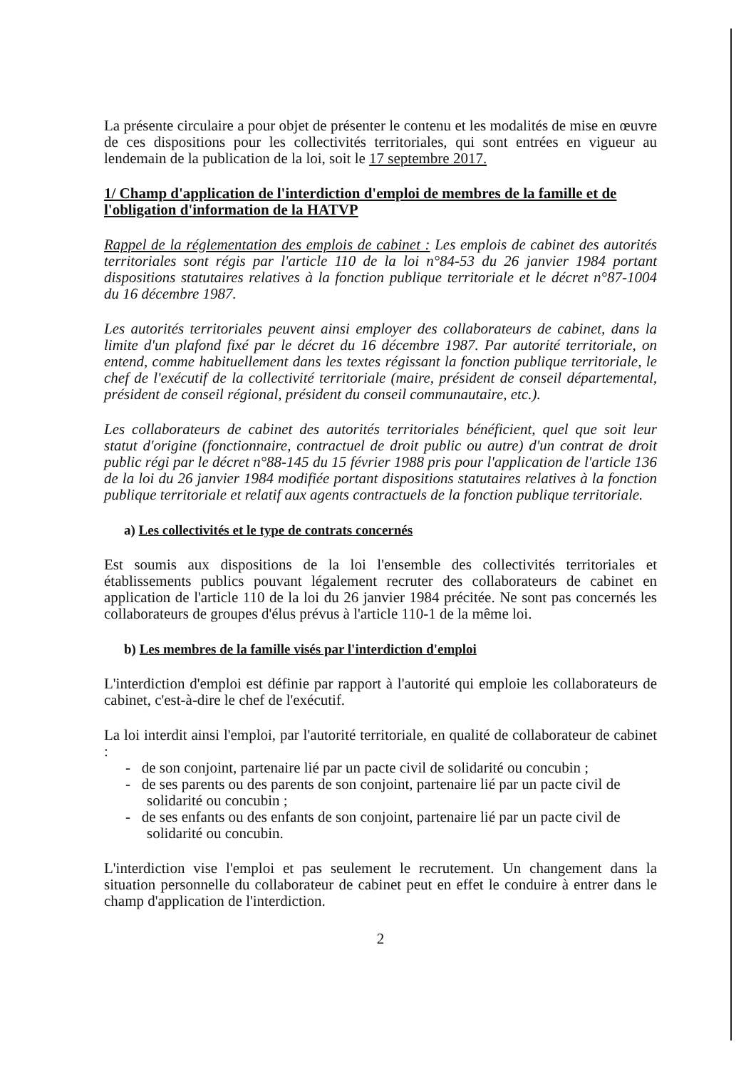La présente circulaire a pour objet de présenter le contenu et les modalités de mise en œuvre de ces dispositions pour les collectivités territoriales, qui sont entrées en vigueur au lendemain de la publication de la loi, soit le 17 septembre 2017.
1/ Champ d'application de l'interdiction d'emploi de membres de la famille et de l'obligation d'information de la HATVP
Rappel de la réglementation des emplois de cabinet : Les emplois de cabinet des autorités territoriales sont régis par l'article 110 de la loi n°84-53 du 26 janvier 1984 portant dispositions statutaires relatives à la fonction publique territoriale et le décret n°87-1004 du 16 décembre 1987.
Les autorités territoriales peuvent ainsi employer des collaborateurs de cabinet, dans la limite d'un plafond fixé par le décret du 16 décembre 1987. Par autorité territoriale, on entend, comme habituellement dans les textes régissant la fonction publique territoriale, le chef de l'exécutif de la collectivité territoriale (maire, président de conseil départemental, président de conseil régional, président du conseil communautaire, etc.).
Les collaborateurs de cabinet des autorités territoriales bénéficient, quel que soit leur statut d'origine (fonctionnaire, contractuel de droit public ou autre) d'un contrat de droit public régi par le décret n°88-145 du 15 février 1988 pris pour l'application de l'article 136 de la loi du 26 janvier 1984 modifiée portant dispositions statutaires relatives à la fonction publique territoriale et relatif aux agents contractuels de la fonction publique territoriale.
a) Les collectivités et le type de contrats concernés
Est soumis aux dispositions de la loi l'ensemble des collectivités territoriales et établissements publics pouvant légalement recruter des collaborateurs de cabinet en application de l'article 110 de la loi du 26 janvier 1984 précitée. Ne sont pas concernés les collaborateurs de groupes d'élus prévus à l'article 110-1 de la même loi.
b) Les membres de la famille visés par l'interdiction d'emploi
L'interdiction d'emploi est définie par rapport à l'autorité qui emploie les collaborateurs de cabinet, c'est-à-dire le chef de l'exécutif.
La loi interdit ainsi l'emploi, par l'autorité territoriale, en qualité de collaborateur de cabinet :
- de son conjoint, partenaire lié par un pacte civil de solidarité ou concubin ;
- de ses parents ou des parents de son conjoint, partenaire lié par un pacte civil de solidarité ou concubin ;
- de ses enfants ou des enfants de son conjoint, partenaire lié par un pacte civil de solidarité ou concubin.
L'interdiction vise l'emploi et pas seulement le recrutement. Un changement dans la situation personnelle du collaborateur de cabinet peut en effet le conduire à entrer dans le champ d'application de l'interdiction.
2